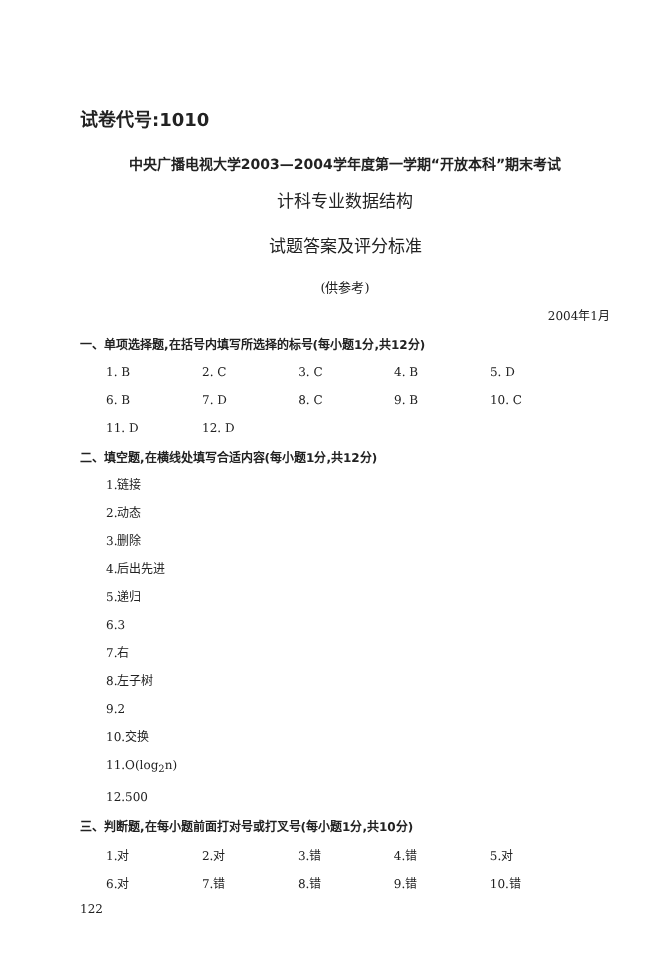试卷代号:1010
中央广播电视大学2003—2004学年度第一学期“开放本科”期末考试
计科专业数据结构
试题答案及评分标准
(供参考)
2004年1月
一、单项选择题,在括号内填写所选择的标号(每小题1分,共12分)
| 1. B | 2. C | 3. C | 4. B | 5. D |
| 6. B | 7. D | 8. C | 9. B | 10. C |
| 11. D | 12. D | | | |
二、填空题,在横线处填写合适内容(每小题1分,共12分)
1.链接
2.动态
3.删除
4.后出先进
5.递归
6.3
7.右
8.左子树
9.2
10.交换
11.O(log<sub>2</sub>n)
12.500
三、判断题,在每小题前面打对号或打叉号(每小题1分,共10分)
| 1.对 | 2.对 | 3.错 | 4.错 | 5.对 |
| 6.对 | 7.错 | 8.错 | 9.错 | 10.错 |
122